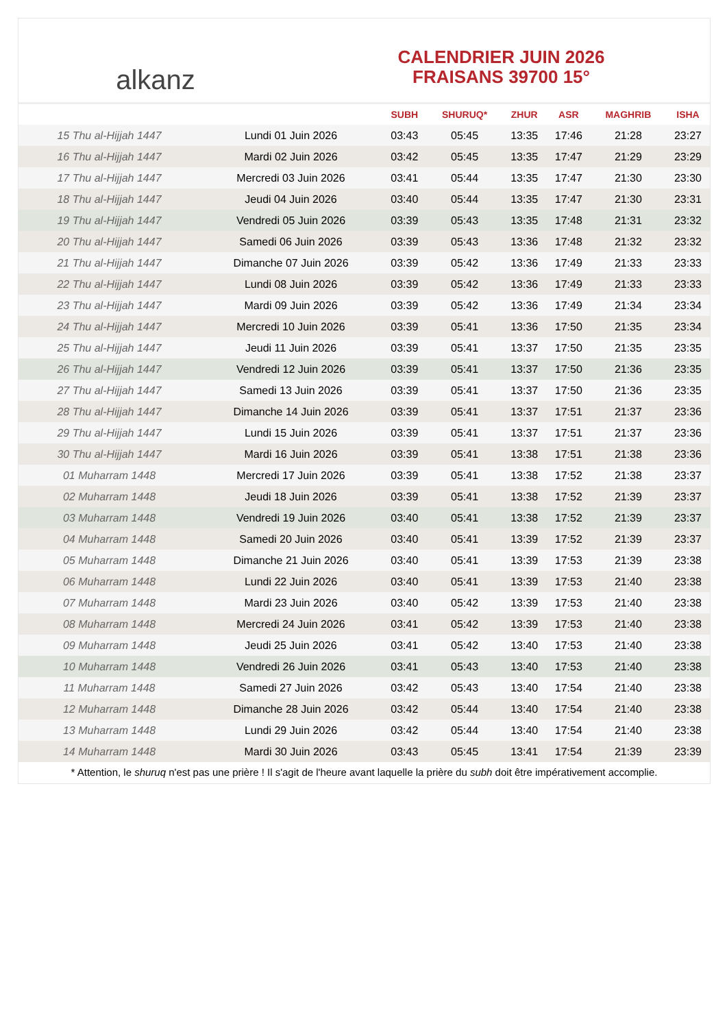alkanz
CALENDRIER JUIN 2026
FRAISANS 39700 15°
| | | SUBH | SHURUQ* | ZHUR | ASR | MAGHRIB | ISHA |
| --- | --- | --- | --- | --- | --- | --- | --- |
| 15 Thu al-Hijjah 1447 | Lundi 01 Juin 2026 | 03:43 | 05:45 | 13:35 | 17:46 | 21:28 | 23:27 |
| 16 Thu al-Hijjah 1447 | Mardi 02 Juin 2026 | 03:42 | 05:45 | 13:35 | 17:47 | 21:29 | 23:29 |
| 17 Thu al-Hijjah 1447 | Mercredi 03 Juin 2026 | 03:41 | 05:44 | 13:35 | 17:47 | 21:30 | 23:30 |
| 18 Thu al-Hijjah 1447 | Jeudi 04 Juin 2026 | 03:40 | 05:44 | 13:35 | 17:47 | 21:30 | 23:31 |
| 19 Thu al-Hijjah 1447 | Vendredi 05 Juin 2026 | 03:39 | 05:43 | 13:35 | 17:48 | 21:31 | 23:32 |
| 20 Thu al-Hijjah 1447 | Samedi 06 Juin 2026 | 03:39 | 05:43 | 13:36 | 17:48 | 21:32 | 23:32 |
| 21 Thu al-Hijjah 1447 | Dimanche 07 Juin 2026 | 03:39 | 05:42 | 13:36 | 17:49 | 21:33 | 23:33 |
| 22 Thu al-Hijjah 1447 | Lundi 08 Juin 2026 | 03:39 | 05:42 | 13:36 | 17:49 | 21:33 | 23:33 |
| 23 Thu al-Hijjah 1447 | Mardi 09 Juin 2026 | 03:39 | 05:42 | 13:36 | 17:49 | 21:34 | 23:34 |
| 24 Thu al-Hijjah 1447 | Mercredi 10 Juin 2026 | 03:39 | 05:41 | 13:36 | 17:50 | 21:35 | 23:34 |
| 25 Thu al-Hijjah 1447 | Jeudi 11 Juin 2026 | 03:39 | 05:41 | 13:37 | 17:50 | 21:35 | 23:35 |
| 26 Thu al-Hijjah 1447 | Vendredi 12 Juin 2026 | 03:39 | 05:41 | 13:37 | 17:50 | 21:36 | 23:35 |
| 27 Thu al-Hijjah 1447 | Samedi 13 Juin 2026 | 03:39 | 05:41 | 13:37 | 17:50 | 21:36 | 23:35 |
| 28 Thu al-Hijjah 1447 | Dimanche 14 Juin 2026 | 03:39 | 05:41 | 13:37 | 17:51 | 21:37 | 23:36 |
| 29 Thu al-Hijjah 1447 | Lundi 15 Juin 2026 | 03:39 | 05:41 | 13:37 | 17:51 | 21:37 | 23:36 |
| 30 Thu al-Hijjah 1447 | Mardi 16 Juin 2026 | 03:39 | 05:41 | 13:38 | 17:51 | 21:38 | 23:36 |
| 01 Muharram 1448 | Mercredi 17 Juin 2026 | 03:39 | 05:41 | 13:38 | 17:52 | 21:38 | 23:37 |
| 02 Muharram 1448 | Jeudi 18 Juin 2026 | 03:39 | 05:41 | 13:38 | 17:52 | 21:39 | 23:37 |
| 03 Muharram 1448 | Vendredi 19 Juin 2026 | 03:40 | 05:41 | 13:38 | 17:52 | 21:39 | 23:37 |
| 04 Muharram 1448 | Samedi 20 Juin 2026 | 03:40 | 05:41 | 13:39 | 17:52 | 21:39 | 23:37 |
| 05 Muharram 1448 | Dimanche 21 Juin 2026 | 03:40 | 05:41 | 13:39 | 17:53 | 21:39 | 23:38 |
| 06 Muharram 1448 | Lundi 22 Juin 2026 | 03:40 | 05:41 | 13:39 | 17:53 | 21:40 | 23:38 |
| 07 Muharram 1448 | Mardi 23 Juin 2026 | 03:40 | 05:42 | 13:39 | 17:53 | 21:40 | 23:38 |
| 08 Muharram 1448 | Mercredi 24 Juin 2026 | 03:41 | 05:42 | 13:39 | 17:53 | 21:40 | 23:38 |
| 09 Muharram 1448 | Jeudi 25 Juin 2026 | 03:41 | 05:42 | 13:40 | 17:53 | 21:40 | 23:38 |
| 10 Muharram 1448 | Vendredi 26 Juin 2026 | 03:41 | 05:43 | 13:40 | 17:53 | 21:40 | 23:38 |
| 11 Muharram 1448 | Samedi 27 Juin 2026 | 03:42 | 05:43 | 13:40 | 17:54 | 21:40 | 23:38 |
| 12 Muharram 1448 | Dimanche 28 Juin 2026 | 03:42 | 05:44 | 13:40 | 17:54 | 21:40 | 23:38 |
| 13 Muharram 1448 | Lundi 29 Juin 2026 | 03:42 | 05:44 | 13:40 | 17:54 | 21:40 | 23:38 |
| 14 Muharram 1448 | Mardi 30 Juin 2026 | 03:43 | 05:45 | 13:41 | 17:54 | 21:39 | 23:39 |
* Attention, le shuruq n'est pas une prière ! Il s'agit de l'heure avant laquelle la prière du subh doit être impérativement accomplie.